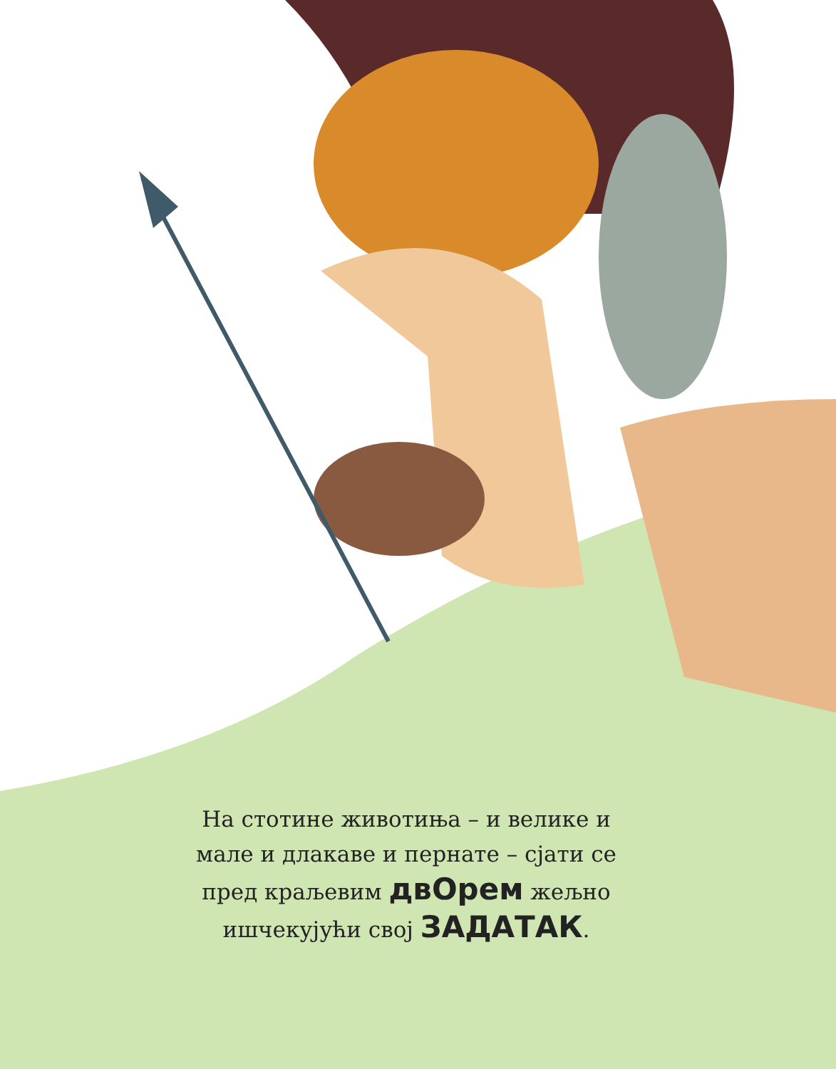На стотине животиња – и велике и мале и длакаве и пернате – сјати се пред краљевим двОрем жељно ишчекујући свој ЗАДАТАК.